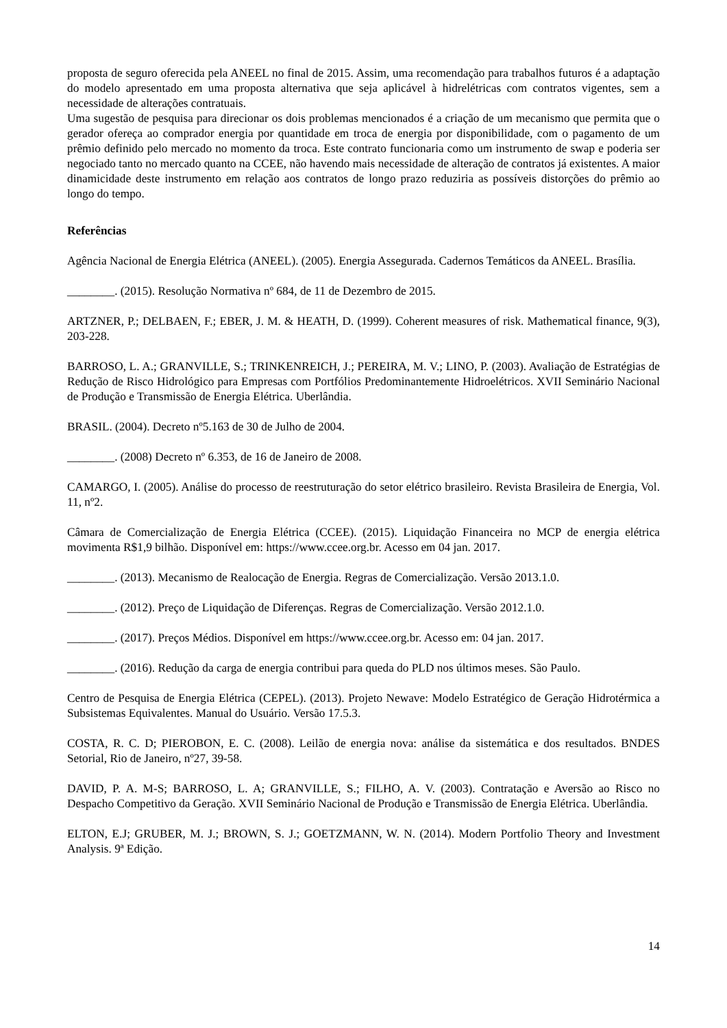proposta de seguro oferecida pela ANEEL no final de 2015. Assim, uma recomendação para trabalhos futuros é a adaptação do modelo apresentado em uma proposta alternativa que seja aplicável à hidrelétricas com contratos vigentes, sem a necessidade de alterações contratuais.
Uma sugestão de pesquisa para direcionar os dois problemas mencionados é a criação de um mecanismo que permita que o gerador ofereça ao comprador energia por quantidade em troca de energia por disponibilidade, com o pagamento de um prêmio definido pelo mercado no momento da troca. Este contrato funcionaria como um instrumento de swap e poderia ser negociado tanto no mercado quanto na CCEE, não havendo mais necessidade de alteração de contratos já existentes. A maior dinamicidade deste instrumento em relação aos contratos de longo prazo reduziria as possíveis distorções do prêmio ao longo do tempo.
Referências
Agência Nacional de Energia Elétrica (ANEEL). (2005). Energia Assegurada. Cadernos Temáticos da ANEEL. Brasília.
________. (2015). Resolução Normativa nº 684, de 11 de Dezembro de 2015.
ARTZNER, P.; DELBAEN, F.; EBER, J. M. & HEATH, D. (1999). Coherent measures of risk. Mathematical finance, 9(3), 203-228.
BARROSO, L. A.; GRANVILLE, S.; TRINKENREICH, J.; PEREIRA, M. V.; LINO, P. (2003). Avaliação de Estratégias de Redução de Risco Hidrológico para Empresas com Portfólios Predominantemente Hidroelétricos. XVII Seminário Nacional de Produção e Transmissão de Energia Elétrica. Uberlândia.
BRASIL. (2004). Decreto nº5.163 de 30 de Julho de 2004.
________. (2008) Decreto nº 6.353, de 16 de Janeiro de 2008.
CAMARGO, I. (2005). Análise do processo de reestruturação do setor elétrico brasileiro. Revista Brasileira de Energia, Vol. 11, nº2.
Câmara de Comercialização de Energia Elétrica (CCEE). (2015). Liquidação Financeira no MCP de energia elétrica movimenta R$1,9 bilhão. Disponível em: https://www.ccee.org.br. Acesso em 04 jan. 2017.
________. (2013). Mecanismo de Realocação de Energia. Regras de Comercialização. Versão 2013.1.0.
________. (2012). Preço de Liquidação de Diferenças. Regras de Comercialização. Versão 2012.1.0.
________. (2017). Preços Médios. Disponível em https://www.ccee.org.br. Acesso em: 04 jan. 2017.
________. (2016). Redução da carga de energia contribui para queda do PLD nos últimos meses. São Paulo.
Centro de Pesquisa de Energia Elétrica (CEPEL). (2013). Projeto Newave: Modelo Estratégico de Geração Hidrotérmica a Subsistemas Equivalentes. Manual do Usuário. Versão 17.5.3.
COSTA, R. C. D; PIEROBON, E. C. (2008). Leilão de energia nova: análise da sistemática e dos resultados. BNDES Setorial, Rio de Janeiro, nº27, 39-58.
DAVID, P. A. M-S; BARROSO, L. A; GRANVILLE, S.; FILHO, A. V. (2003). Contratação e Aversão ao Risco no Despacho Competitivo da Geração. XVII Seminário Nacional de Produção e Transmissão de Energia Elétrica. Uberlândia.
ELTON, E.J; GRUBER, M. J.; BROWN, S. J.; GOETZMANN, W. N. (2014). Modern Portfolio Theory and Investment Analysis. 9ª Edição.
14